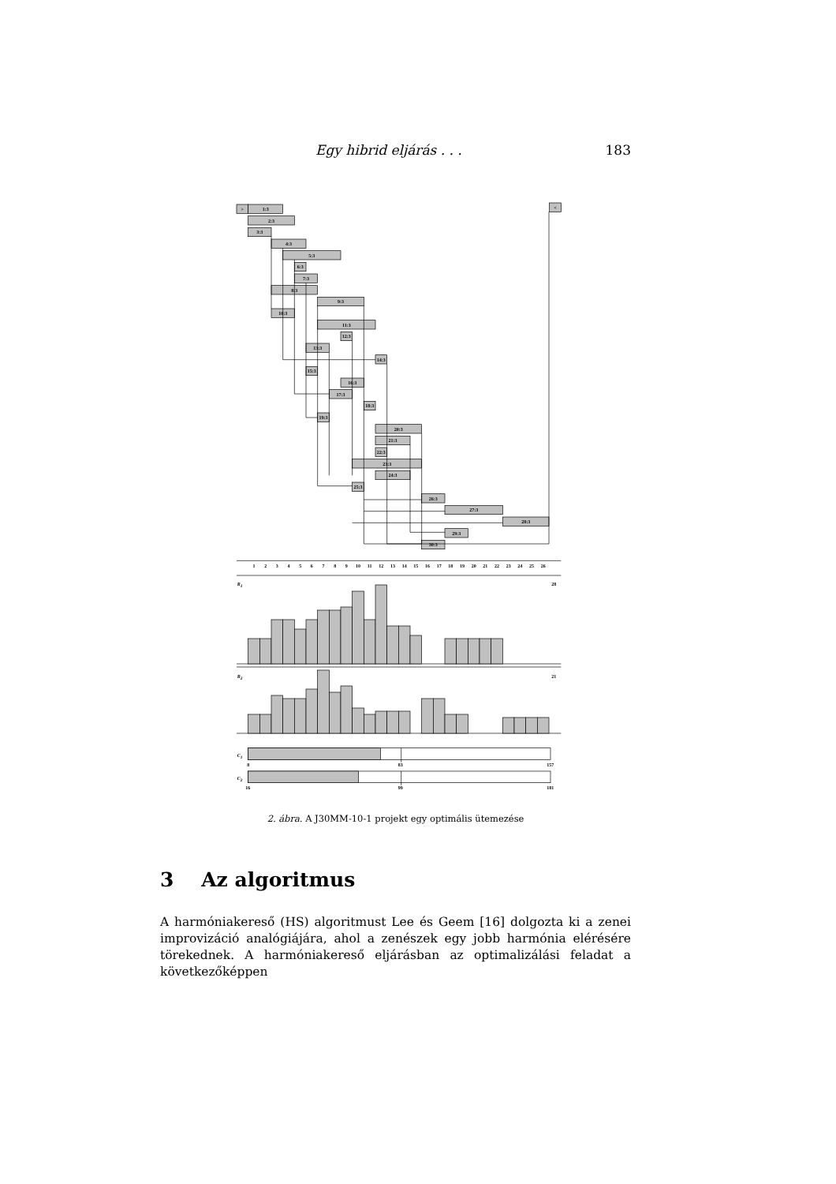Egy hibrid eljárás . . . 183
>
<
1:3
2:3
3:3
4:3
5:3
6:3
7:3
8:3
9:3
10:3
11:3
12:3
13:3
14:3
15:3
16:3
17:3
18:3
19:3
20:3
21:3
22:3
23:3
24:3
25:3
26:3
27:3
28:3
29:3
30:3
1
2
3
4
5
6
7
8
9
10
11
12
13
14
15
16
17
18
19
20
21
22
23
24
25
26
R1
28
R2
21
C1
C2
8
83
157
16
99
181
2. ábra. A J30MM-10-1 projekt egy optimális ütemezése
3 Az algoritmus
A harmóniakereső (HS) algoritmust Lee és Geem [16] dolgozta ki a zenei improvizáció analógiájára, ahol a zenészek egy jobb harmónia elérésére törekednek. A harmóniakereső eljárásban az optimalizálási feladat a következőképpen